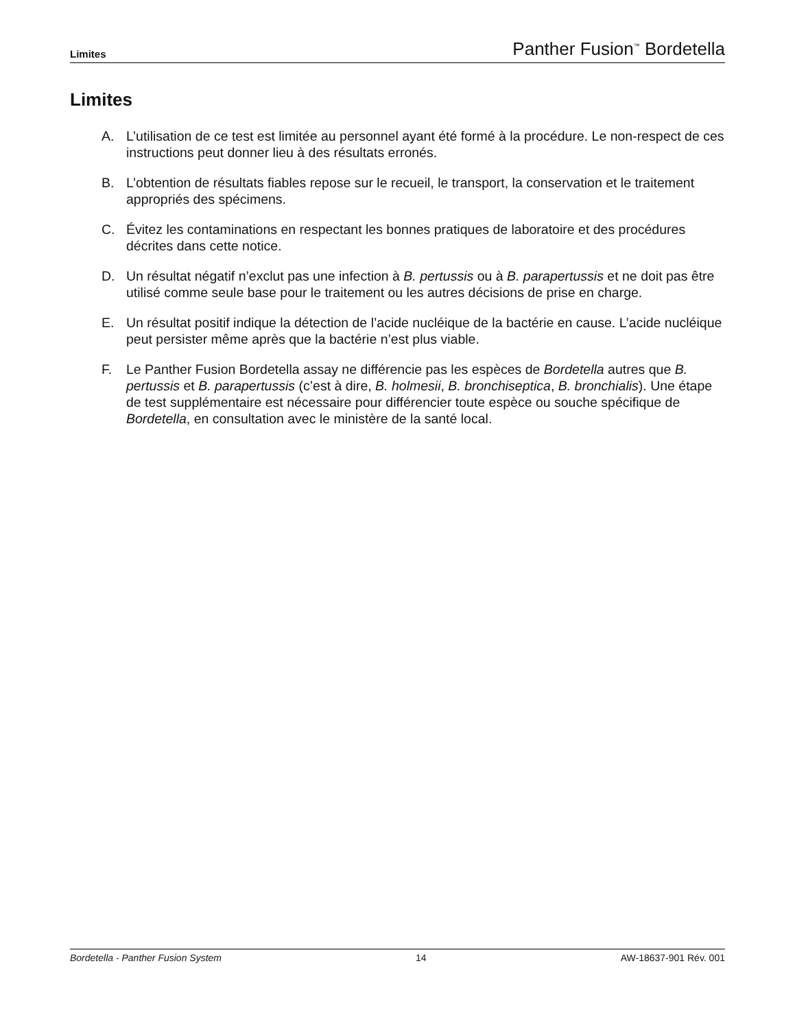Limites Panther Fusion<sup>™</sup> Bordetella
Limites
A. L’utilisation de ce test est limitée au personnel ayant été formé à la procédure. Le non-respect de ces instructions peut donner lieu à des résultats erronés.
B. L’obtention de résultats fiables repose sur le recueil, le transport, la conservation et le traitement appropriés des spécimens.
C. Évitez les contaminations en respectant les bonnes pratiques de laboratoire et des procédures décrites dans cette notice.
D. Un résultat négatif n’exclut pas une infection à B. pertussis ou à B. parapertussis et ne doit pas être utilisé comme seule base pour le traitement ou les autres décisions de prise en charge.
E. Un résultat positif indique la détection de l’acide nucléique de la bactérie en cause. L’acide nucléique peut persister même après que la bactérie n’est plus viable.
F. Le Panther Fusion Bordetella assay ne différencie pas les espèces de Bordetella autres que B. pertussis et B. parapertussis (c’est à dire, B. holmesii, B. bronchiseptica, B. bronchialis). Une étape de test supplémentaire est nécessaire pour différencier toute espèce ou souche spécifique de Bordetella, en consultation avec le ministère de la santé local.
Bordetella - Panther Fusion System 14 AW-18637-901 Rév. 001